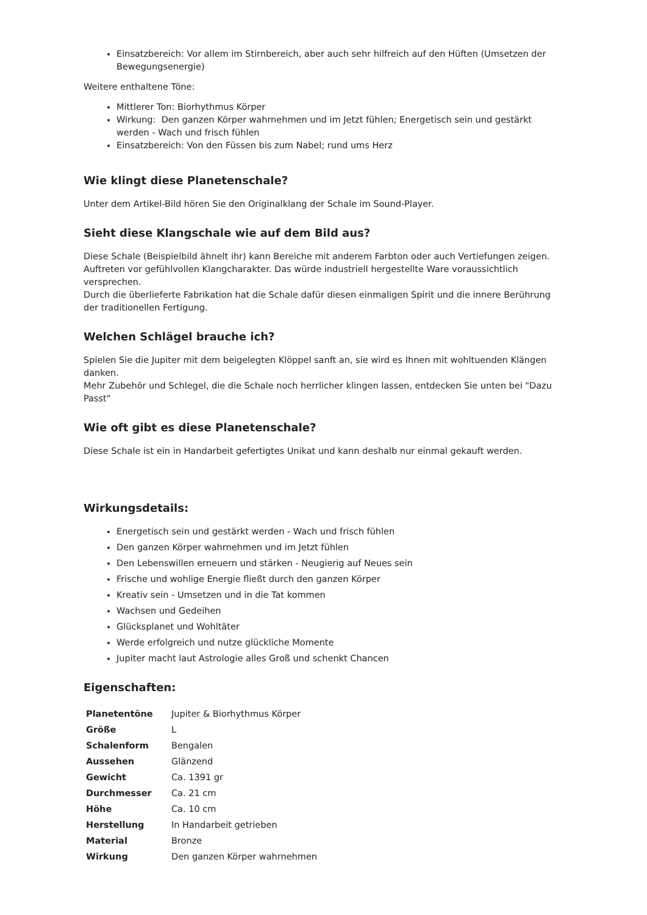Einsatzbereich: Vor allem im Stirnbereich, aber auch sehr hilfreich auf den Hüften (Umsetzen der Bewegungsenergie)
Weitere enthaltene Töne:
Mittlerer Ton: Biorhythmus Körper
Wirkung: Den ganzen Körper wahrnehmen und im Jetzt fühlen; Energetisch sein und gestärkt werden - Wach und frisch fühlen
Einsatzbereich: Von den Füssen bis zum Nabel; rund ums Herz
Wie klingt diese Planetenschale?
Unter dem Artikel-Bild hören Sie den Originalklang der Schale im Sound-Player.
Sieht diese Klangschale wie auf dem Bild aus?
Diese Schale (Beispielbild ähnelt ihr) kann Bereiche mit anderem Farbton oder auch Vertiefungen zeigen. Auftreten vor gefühlvollen Klangcharakter. Das würde industriell hergestellte Ware voraussichtlich versprechen.
Durch die überlieferte Fabrikation hat die Schale dafür diesen einmaligen Spirit und die innere Berührung der traditionellen Fertigung.
Welchen Schlägel brauche ich?
Spielen Sie die Jupiter mit dem beigelegten Klöppel sanft an, sie wird es Ihnen mit wohltuenden Klängen danken.
Mehr Zubehör und Schlegel, die die Schale noch herrlicher klingen lassen, entdecken Sie unten bei "Dazu Passt"
Wie oft gibt es diese Planetenschale?
Diese Schale ist ein in Handarbeit gefertigtes Unikat und kann deshalb nur einmal gekauft werden.
Wirkungsdetails:
Energetisch sein und gestärkt werden - Wach und frisch fühlen
Den ganzen Körper wahrnehmen und im Jetzt fühlen
Den Lebenswillen erneuern und stärken - Neugierig auf Neues sein
Frische und wohlige Energie fließt durch den ganzen Körper
Kreativ sein - Umsetzen und in die Tat kommen
Wachsen und Gedeihen
Glücksplanet und Wohltäter
Werde erfolgreich und nutze glückliche Momente
Jupiter macht laut Astrologie alles Groß und schenkt Chancen
Eigenschaften:
| Planetentöne | Jupiter & Biorhythmus Körper |
| Größe | L |
| Schalenform | Bengalen |
| Aussehen | Glänzend |
| Gewicht | Ca. 1391 gr |
| Durchmesser | Ca. 21 cm |
| Höhe | Ca. 10 cm |
| Herstellung | In Handarbeit getrieben |
| Material | Bronze |
| Wirkung | Den ganzen Körper wahrnehmen |